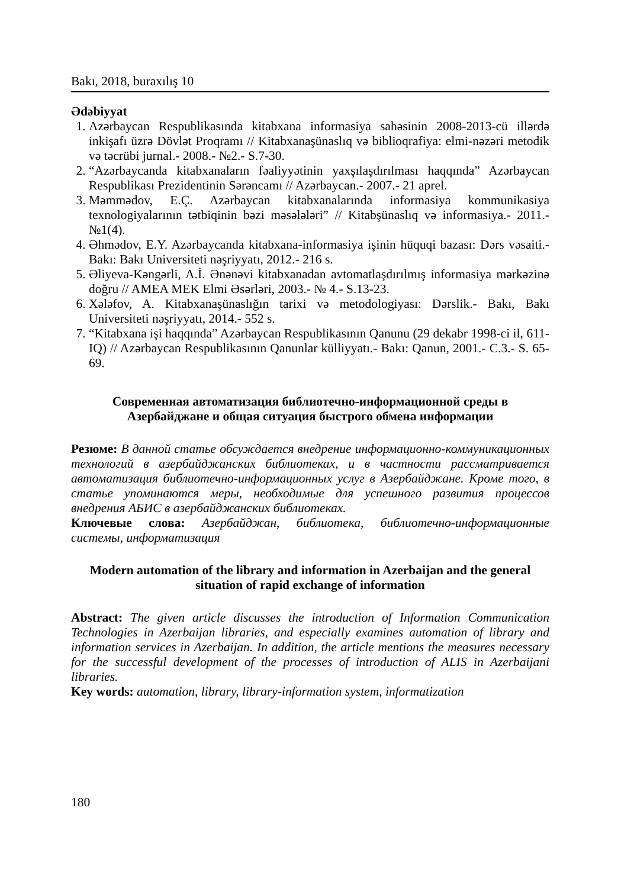Bakı, 2018, buraxılış 10
Ədəbiyyat
1. Azərbaycan Respublikasında kitabxana informasiya sahəsinin 2008-2013-cü illərdə inkişafı üzrə Dövlət Proqramı // Kitabxanaşünaslıq və biblioqrafiya: elmi-nəzəri metodik və təcrübi jurnal.- 2008.- №2.- S.7-30.
2. “Azərbaycanda kitabxanaların fəaliyyətinin yaxşılaşdırılması haqqında” Azərbaycan Respublikası Prezidentinin Sərəncamı // Azərbaycan.- 2007.- 21 aprel.
3. Məmmədov, E.Ç. Azərbaycan kitabxanalarında informasiya kommunikasiya texnologiyalarının tətbiqinin bəzi məsələləri” // Kitabşünaslıq və informasiya.- 2011.- №1(4).
4. Əhmədov, E.Y. Azərbaycanda kitabxana-informasiya işinin hüquqi bazası: Dərs vəsaiti.- Bakı: Bakı Universiteti nəşriyyatı, 2012.- 216 s.
5. Əliyeva-Kəngərli, A.İ. Ənənəvi kitabxanadan avtomatlaşdırılmış informasiya mərkəzinə doğru // AMEA MEK Elmi Əsərləri, 2003.- № 4.- S.13-23.
6. Xələfov, A. Kitabxanaşünaslığın tarixi və metodologiyası: Dərslik.- Bakı, Bakı Universiteti nəşriyyatı, 2014.- 552 s.
7. “Kitabxana işi haqqında” Azərbaycan Respublikasının Qanunu (29 dekabr 1998-ci il, 611-IQ) // Azərbaycan Respublikasının Qanunlar külliyyatı.- Bakı: Qanun, 2001.- C.3.- S. 65-69.
Современная автоматизация библиотечно-информационной среды в Азербайджане и общая ситуация быстрого обмена информации
Резюме: В данной статье обсуждается внедрение информационно-коммуникационных технологий в азербайджанских библиотеках, и в частности рассматривается автоматизация библиотечно-информационных услуг в Азербайджане. Кроме того, в статье упоминаются меры, необходимые для успешного развития процессов внедрения АБИС в азербайджанских библиотеках.
Ключевые слова: Азербайджан, библиотека, библиотечно-информационные системы, информатизация
Modern automation of the library and information in Azerbaijan and the general situation of rapid exchange of information
Abstract: The given article discusses the introduction of Information Communication Technologies in Azerbaijan libraries, and especially examines automation of library and information services in Azerbaijan. In addition, the article mentions the measures necessary for the successful development of the processes of introduction of ALIS in Azerbaijani libraries.
Key words: automation, library, library-information system, informatization
180